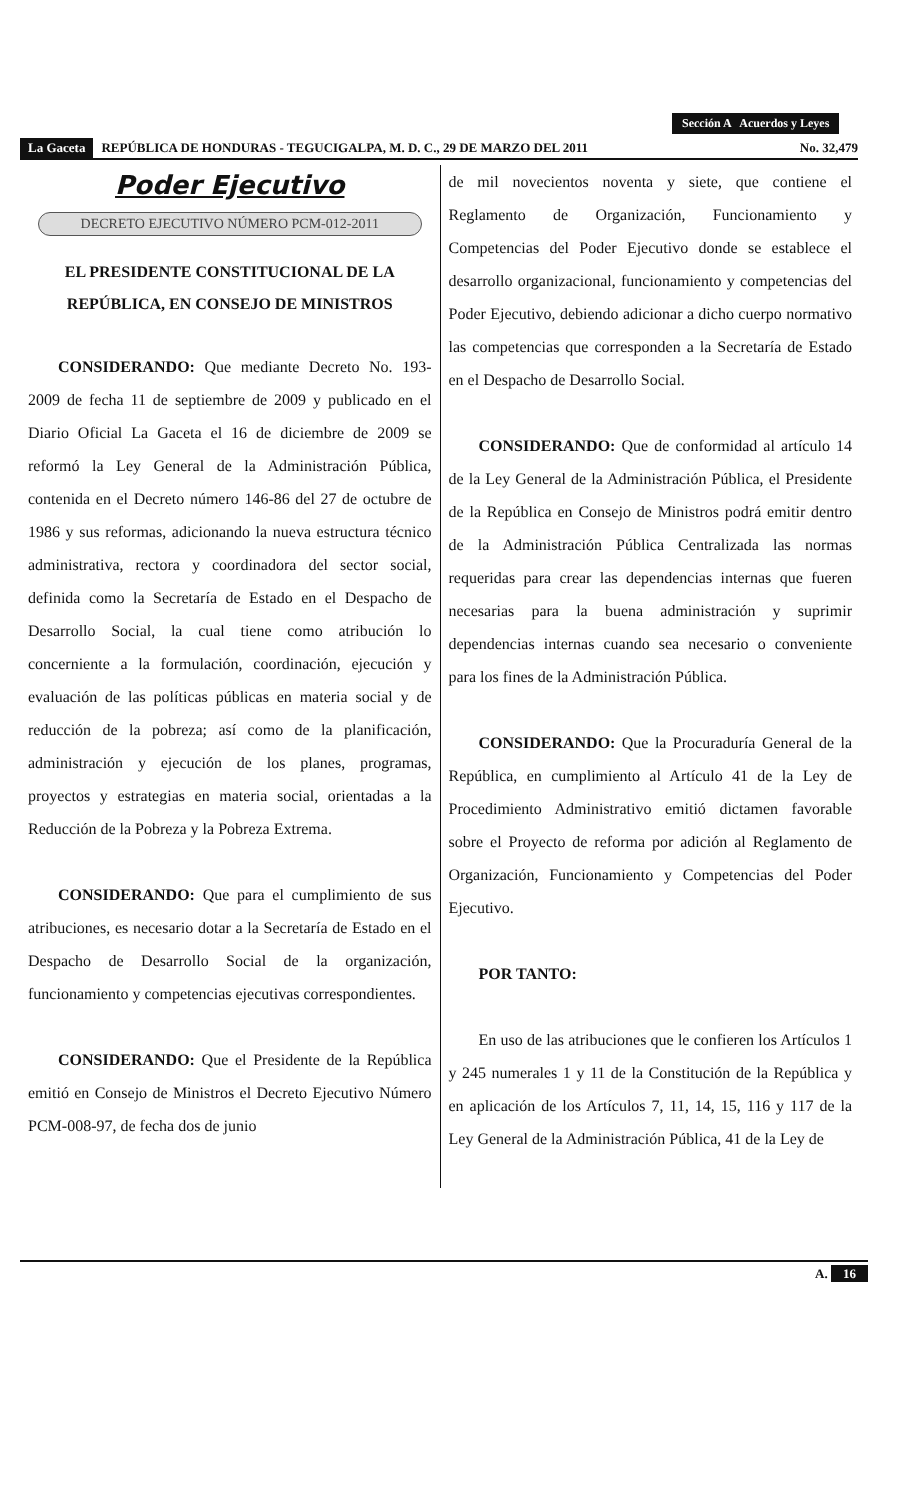Sección A Acuerdos y Leyes
La Gaceta REPÚBLICA DE HONDURAS - TEGUCIGALPA, M. D. C., 29 DE MARZO DEL 2011 No. 32,479
Poder Ejecutivo
DECRETO EJECUTIVO NÚMERO PCM-012-2011
EL PRESIDENTE CONSTITUCIONAL DE LA REPÚBLICA, EN CONSEJO DE MINISTROS
CONSIDERANDO: Que mediante Decreto No. 193-2009 de fecha 11 de septiembre de 2009 y publicado en el Diario Oficial La Gaceta el 16 de diciembre de 2009 se reformó la Ley General de la Administración Pública, contenida en el Decreto número 146-86 del 27 de octubre de 1986 y sus reformas, adicionando la nueva estructura técnico administrativa, rectora y coordinadora del sector social, definida como la Secretaría de Estado en el Despacho de Desarrollo Social, la cual tiene como atribución lo concerniente a la formulación, coordinación, ejecución y evaluación de las políticas públicas en materia social y de reducción de la pobreza; así como de la planificación, administración y ejecución de los planes, programas, proyectos y estrategias en materia social, orientadas a la Reducción de la Pobreza y la Pobreza Extrema.
CONSIDERANDO: Que para el cumplimiento de sus atribuciones, es necesario dotar a la Secretaría de Estado en el Despacho de Desarrollo Social de la organización, funcionamiento y competencias ejecutivas correspondientes.
CONSIDERANDO: Que el Presidente de la República emitió en Consejo de Ministros el Decreto Ejecutivo Número PCM-008-97, de fecha dos de junio
de mil novecientos noventa y siete, que contiene el Reglamento de Organización, Funcionamiento y Competencias del Poder Ejecutivo donde se establece el desarrollo organizacional, funcionamiento y competencias del Poder Ejecutivo, debiendo adicionar a dicho cuerpo normativo las competencias que corresponden a la Secretaría de Estado en el Despacho de Desarrollo Social.
CONSIDERANDO: Que de conformidad al artículo 14 de la Ley General de la Administración Pública, el Presidente de la República en Consejo de Ministros podrá emitir dentro de la Administración Pública Centralizada las normas requeridas para crear las dependencias internas que fueren necesarias para la buena administración y suprimir dependencias internas cuando sea necesario o conveniente para los fines de la Administración Pública.
CONSIDERANDO: Que la Procuraduría General de la República, en cumplimiento al Artículo 41 de la Ley de Procedimiento Administrativo emitió dictamen favorable sobre el Proyecto de reforma por adición al Reglamento de Organización, Funcionamiento y Competencias del Poder Ejecutivo.
POR TANTO:
En uso de las atribuciones que le confieren los Artículos 1 y 245 numerales 1 y 11 de la Constitución de la República y en aplicación de los Artículos 7, 11, 14, 15, 116 y 117 de la Ley General de la Administración Pública, 41 de la Ley de
A. 16